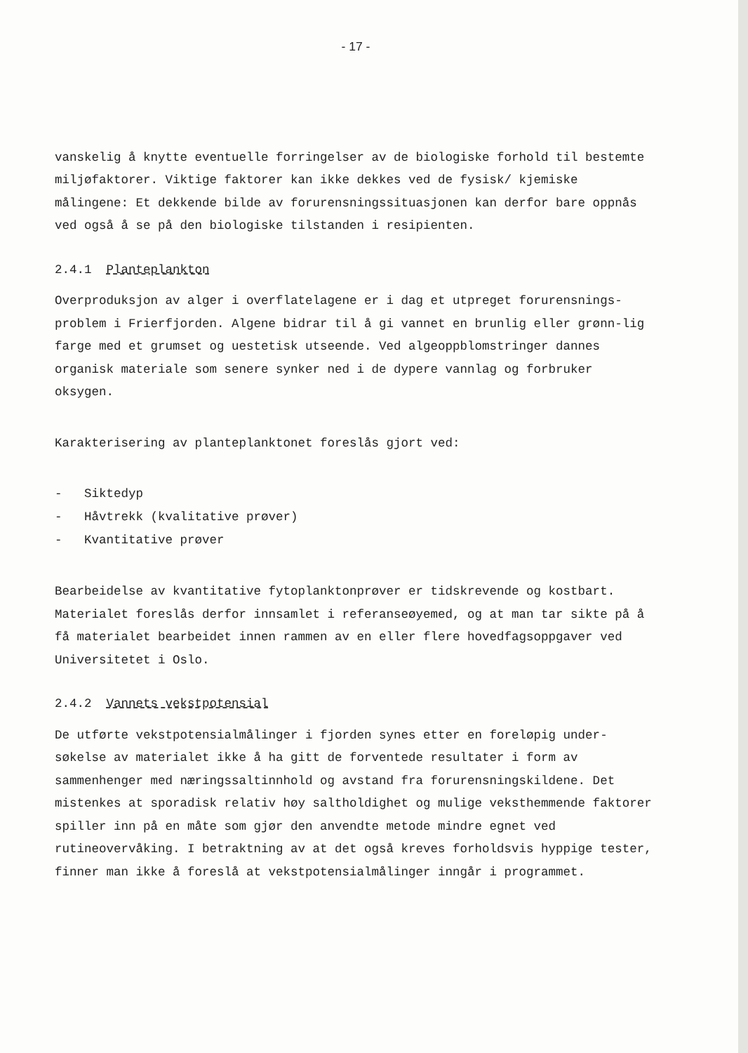- 17 -
vanskelig å knytte eventuelle forringelser av de biologiske forhold til bestemte miljøfaktorer. Viktige faktorer kan ikke dekkes ved de fysisk/ kjemiske målingene: Et dekkende bilde av forurensningssituasjonen kan derfor bare oppnås ved også å se på den biologiske tilstanden i resipienten.
2.4.1 Planteplankton
Overproduksjon av alger i overflatelagene er i dag et utpreget forurensnings-problem i Frierfjorden. Algene bidrar til å gi vannet en brunlig eller grønn-lig farge med et grumset og uestetisk utseende. Ved algeoppblomstringer dannes organisk materiale som senere synker ned i de dypere vannlag og forbruker oksygen.
Karakterisering av planteplanktonet foreslås gjort ved:
- Siktedyp
- Håvtrekk (kvalitative prøver)
- Kvantitative prøver
Bearbeidelse av kvantitative fytoplanktonprøver er tidskrevende og kostbart. Materialet foreslås derfor innsamlet i referanseøyemed, og at man tar sikte på å få materialet bearbeidet innen rammen av en eller flere hovedfagsoppgaver ved Universitetet i Oslo.
2.4.2 Vannets vekstpotensial
De utførte vekstpotensialmålinger i fjorden synes etter en foreløpig under-søkelse av materialet ikke å ha gitt de forventede resultater i form av sammenhenger med næringssaltinnhold og avstand fra forurensningskildene. Det mistenkes at sporadisk relativ høy saltholdighet og mulige veksthemmende faktorer spiller inn på en måte som gjør den anvendte metode mindre egnet ved rutineovervåking. I betraktning av at det også kreves forholdsvis hyppige tester, finner man ikke å foreslå at vekstpotensialmålinger inngår i programmet.